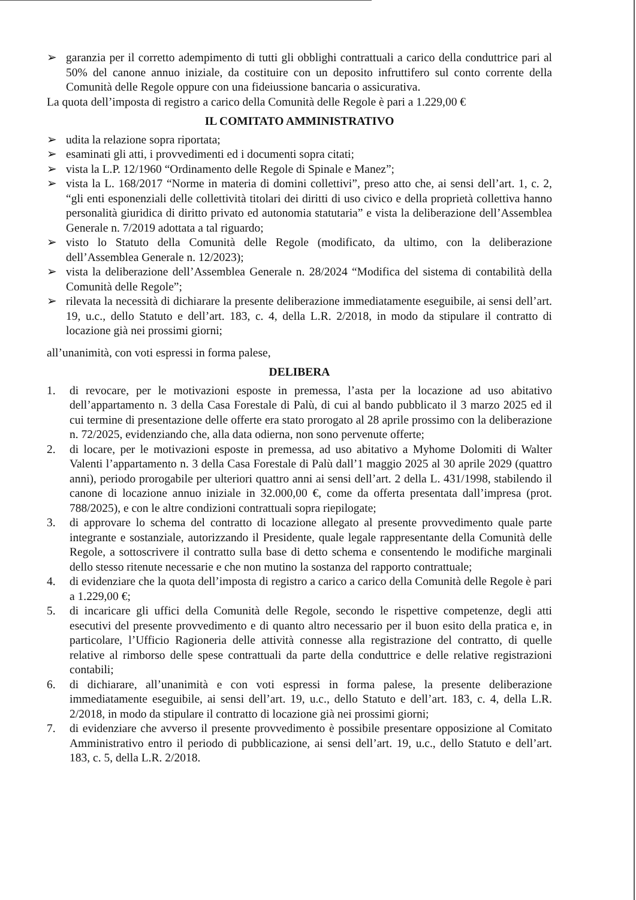➢ garanzia per il corretto adempimento di tutti gli obblighi contrattuali a carico della conduttrice pari al 50% del canone annuo iniziale, da costituire con un deposito infruttifero sul conto corrente della Comunità delle Regole oppure con una fideiussione bancaria o assicurativa.
La quota dell’imposta di registro a carico della Comunità delle Regole è pari a 1.229,00 €
IL COMITATO AMMINISTRATIVO
➢ udita la relazione sopra riportata;
➢ esaminati gli atti, i provvedimenti ed i documenti sopra citati;
➢ vista la L.P. 12/1960 “Ordinamento delle Regole di Spinale e Manez”;
➢ vista la L. 168/2017 “Norme in materia di domini collettivi”, preso atto che, ai sensi dell’art. 1, c. 2, “gli enti esponenziali delle collettività titolari dei diritti di uso civico e della proprietà collettiva hanno personalità giuridica di diritto privato ed autonomia statutaria” e vista la deliberazione dell’Assemblea Generale n. 7/2019 adottata a tal riguardo;
➢ visto lo Statuto della Comunità delle Regole (modificato, da ultimo, con la deliberazione dell’Assemblea Generale n. 12/2023);
➢ vista la deliberazione dell’Assemblea Generale n. 28/2024 “Modifica del sistema di contabilità della Comunità delle Regole”;
➢ rilevata la necessità di dichiarare la presente deliberazione immediatamente eseguibile, ai sensi dell’art. 19, u.c., dello Statuto e dell’art. 183, c. 4, della L.R. 2/2018, in modo da stipulare il contratto di locazione già nei prossimi giorni;
all’unanimità, con voti espressi in forma palese,
DELIBERA
1. di revocare, per le motivazioni esposte in premessa, l’asta per la locazione ad uso abitativo dell’appartamento n. 3 della Casa Forestale di Palù, di cui al bando pubblicato il 3 marzo 2025 ed il cui termine di presentazione delle offerte era stato prorogato al 28 aprile prossimo con la deliberazione n. 72/2025, evidenziando che, alla data odierna, non sono pervenute offerte;
2. di locare, per le motivazioni esposte in premessa, ad uso abitativo a Myhome Dolomiti di Walter Valenti l’appartamento n. 3 della Casa Forestale di Palù dall’1 maggio 2025 al 30 aprile 2029 (quattro anni), periodo prorogabile per ulteriori quattro anni ai sensi dell’art. 2 della L. 431/1998, stabilendo il canone di locazione annuo iniziale in 32.000,00 €, come da offerta presentata dall’impresa (prot. 788/2025), e con le altre condizioni contrattuali sopra riepilogate;
3. di approvare lo schema del contratto di locazione allegato al presente provvedimento quale parte integrante e sostanziale, autorizzando il Presidente, quale legale rappresentante della Comunità delle Regole, a sottoscrivere il contratto sulla base di detto schema e consentendo le modifiche marginali dello stesso ritenute necessarie e che non mutino la sostanza del rapporto contrattuale;
4. di evidenziare che la quota dell’imposta di registro a carico a carico della Comunità delle Regole è pari a 1.229,00 €;
5. di incaricare gli uffici della Comunità delle Regole, secondo le rispettive competenze, degli atti esecutivi del presente provvedimento e di quanto altro necessario per il buon esito della pratica e, in particolare, l’Ufficio Ragioneria delle attività connesse alla registrazione del contratto, di quelle relative al rimborso delle spese contrattuali da parte della conduttrice e delle relative registrazioni contabili;
6. di dichiarare, all’unanimità e con voti espressi in forma palese, la presente deliberazione immediatamente eseguibile, ai sensi dell’art. 19, u.c., dello Statuto e dell’art. 183, c. 4, della L.R. 2/2018, in modo da stipulare il contratto di locazione già nei prossimi giorni;
7. di evidenziare che avverso il presente provvedimento è possibile presentare opposizione al Comitato Amministrativo entro il periodo di pubblicazione, ai sensi dell’art. 19, u.c., dello Statuto e dell’art. 183, c. 5, della L.R. 2/2018.